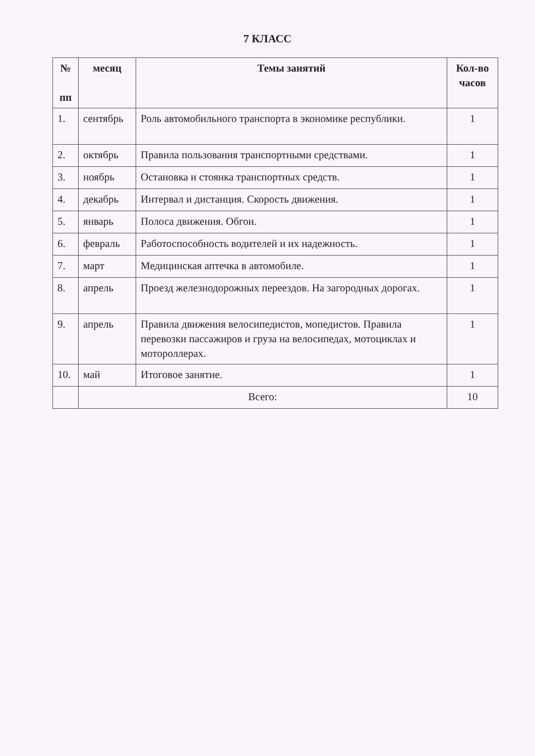7 КЛАСС
| № пп | месяц | Темы занятий | Кол-во часов |
| --- | --- | --- | --- |
| 1. | сентябрь | Роль автомобильного транспорта в экономике республики. | 1 |
| 2. | октябрь | Правила пользования транспортными средствами. | 1 |
| 3. | ноябрь | Остановка и стоянка транспортных средств. | 1 |
| 4. | декабрь | Интервал и дистанция. Скорость движения. | 1 |
| 5. | январь | Полоса движения. Обгон. | 1 |
| 6. | февраль | Работоспособность водителей и их надежность. | 1 |
| 7. | март | Медицинская аптечка в автомобиле. | 1 |
| 8. | апрель | Проезд железнодорожных переездов. На загородных дорогах. | 1 |
| 9. | апрель | Правила движения велосипедистов, мопедистов. Правила перевозки пассажиров и груза на велосипедах, мотоциклах и мотороллерах. | 1 |
| 10. | май | Итоговое занятие. | 1 |
| | Всего: | | 10 |